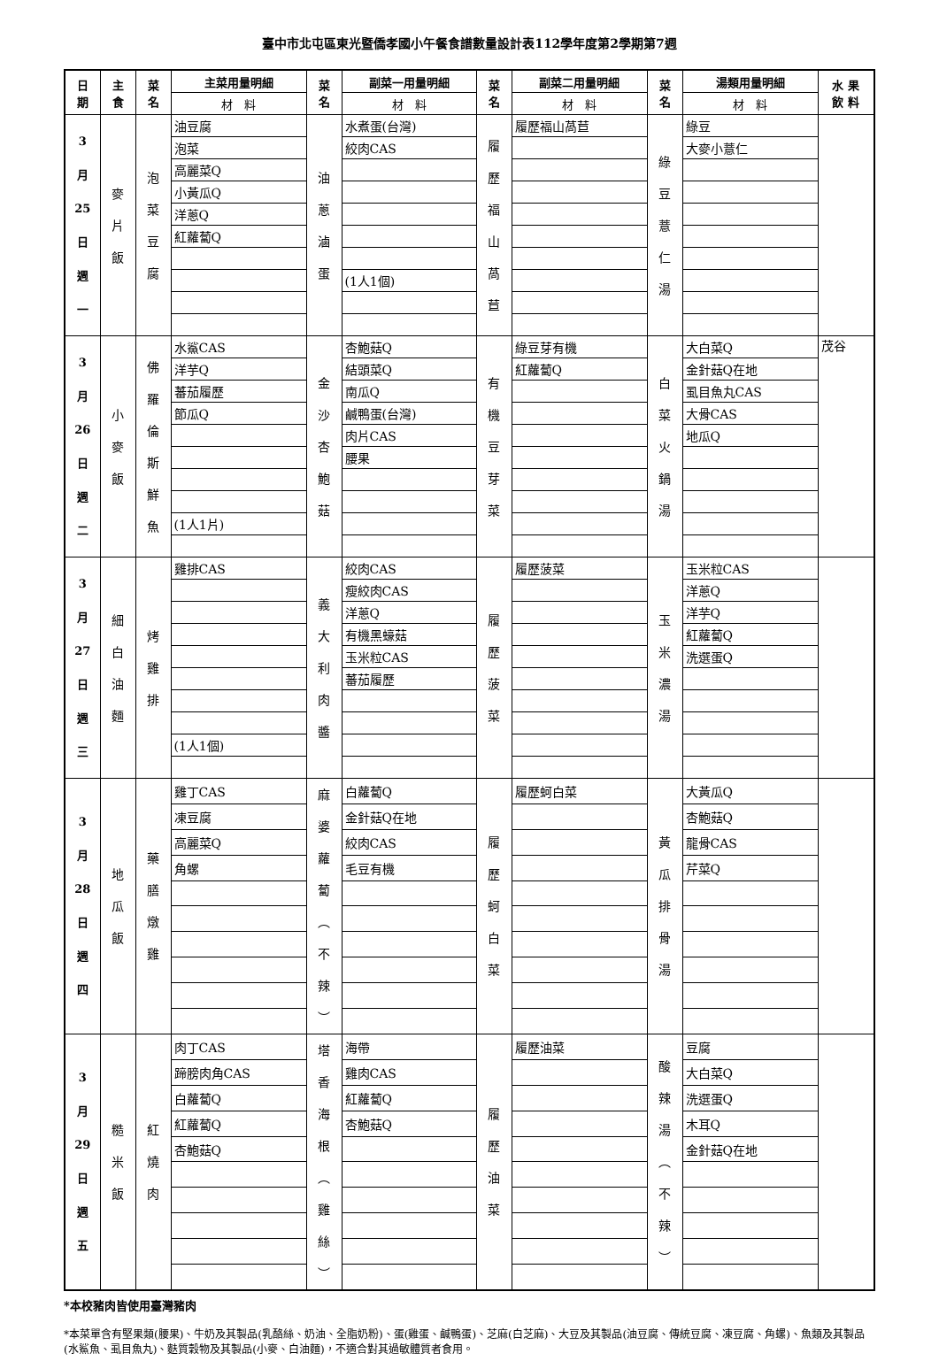臺中市北屯區東光暨僑孝國小午餐食譜數量設計表112學年度第2學期第7週
| 日 期 | 主 食 | 菜 名 | 主菜用量明細 | 菜 名 | 副菜一用量明細 | 菜 名 | 副菜二用量明細 | 菜 名 | 湯類用量明細 | 水 果 飲 料 |
| --- | --- | --- | --- | --- | --- | --- | --- | --- | --- | --- |
| | | | 材 料 | | 材 料 | | 材 料 | | 材 料 | |
| 3 月 25 日 週 一 | 麥 片 飯 | 泡 菜 豆 腐 | 油豆腐 | 油 蔥 滷 蛋 | 水煮蛋(台灣) | 履 歷 福 山 萵 苣 | 履歷福山萵苣 | 綠 豆 薏 仁 湯 | 綠豆 | |
| | | | 泡菜 | | 絞肉CAS | | | | 大麥小薏仁 | |
| | | | 高麗菜Q | | | | | | | |
| | | | 小黃瓜Q | | | | | | | |
| | | | 洋蔥Q | | | | | | | |
| | | | 紅蘿蔔Q | | | | | | | |
| | | | | | (1人1個) | | | | | |
| 3 月 26 日 週 二 | 小 麥 飯 | 佛 羅 倫 斯 鮮 魚 | 水鯊CAS | 金 沙 杏 鮑 菇 | 杏鮑菇Q | 有 機 豆 芽 菜 | 綠豆芽有機 | 白 菜 火 鍋 湯 | 大白菜Q | 茂谷 |
| | | | 洋芋Q | | 結頭菜Q | | 紅蘿蔔Q | | 金針菇Q在地 | |
| | | | 蕃茄履歷 | | 南瓜Q | | | | 虱目魚丸CAS | |
| | | | 節瓜Q | | 鹹鴨蛋(台灣) | | | | 大骨CAS | |
| | | | | | 肉片CAS | | | | 地瓜Q | |
| | | | | | 腰果 | | | | | |
| | | | (1人1片) | | | | | | | |
| 3 月 27 日 週 三 | 細 白 油 麵 | 烤 雞 排 | 雞排CAS | 義 大 利 肉 醬 | 絞肉CAS | 履 歷 菠 菜 | 履歷菠菜 | 玉 米 濃 湯 | 玉米粒CAS | |
| | | | | | 瘦絞肉CAS | | | | 洋蔥Q | |
| | | | | | 洋蔥Q | | | | 洋芋Q | |
| | | | | | 有機黑蠔菇 | | | | 紅蘿蔔Q | |
| | | | | | 玉米粒CAS | | | | 洗選蛋Q | |
| | | | | | 蕃茄履歷 | | | | | |
| | | | (1人1個) | | | | | | | |
| 3 月 28 日 週 四 | 地 瓜 飯 | 藥 膳 燉 雞 | 雞丁CAS | 麻 婆 蘿 蔔 ︵ 不 辣 ︶ | 白蘿蔔Q | 履 歷 蚵 白 菜 | 履歷蚵白菜 | 黃 瓜 排 骨 湯 | 大黃瓜Q | |
| | | | 凍豆腐 | | 金針菇Q在地 | | | | 杏鮑菇Q | |
| | | | 高麗菜Q | | 絞肉CAS | | | | 龍骨CAS | |
| | | | 角螺 | | 毛豆有機 | | | | 芹菜Q | |
| 3 月 29 日 週 五 | 糙 米 飯 | 紅 燒 肉 | 肉丁CAS | 塔 香 海 根 ︵ 雞 絲 ︶ | 海帶 | 履 歷 油 菜 | 履歷油菜 | 酸 辣 湯 ︵ 不 辣 ︶ | 豆腐 | |
| | | | 蹄膀肉角CAS | | 雞肉CAS | | | | 大白菜Q | |
| | | | 白蘿蔔Q | | 紅蘿蔔Q | | | | 洗選蛋Q | |
| | | | 紅蘿蔔Q | | 杏鮑菇Q | | | | 木耳Q | |
| | | | 杏鮑菇Q | | | | | | 金針菇Q在地 | |
*本校豬肉皆使用臺灣豬肉
*本菜單含有堅果類(腰果)、牛奶及其製品(乳酪絲、奶油、全脂奶粉)、蛋(雞蛋、鹹鴨蛋)、芝麻(白芝麻)、大豆及其製品(油豆腐、傳統豆腐、凍豆腐、角螺)、魚類及其製品(水鯊魚、虱目魚丸)、麩質穀物及其製品(小麥、白油麵)，不適合對其過敏體質者食用。